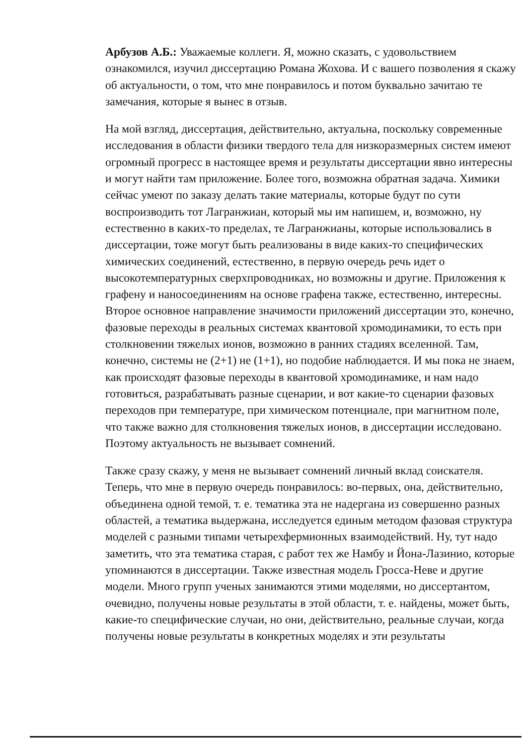Арбузов А.Б.: Уважаемые коллеги. Я, можно сказать, с удовольствием ознакомился, изучил диссертацию Романа Жохова. И с вашего позволения я скажу об актуальности, о том, что мне понравилось и потом буквально зачитаю те замечания, которые я вынес в отзыв.
На мой взгляд, диссертация, действительно, актуальна, поскольку современные исследования в области физики твердого тела для низкоразмерных систем имеют огромный прогресс в настоящее время и результаты диссертации явно интересны и могут найти там приложение. Более того, возможна обратная задача. Химики сейчас умеют по заказу делать такие материалы, которые будут по сути воспроизводить тот Лагранжиан, который мы им напишем, и, возможно, ну естественно в каких-то пределах, те Лагранжианы, которые использовались в диссертации, тоже могут быть реализованы в виде каких-то специфических химических соединений, естественно, в первую очередь речь идет о высокотемпературных сверхпроводниках, но возможны и другие. Приложения к графену и наносоединениям на основе графена также, естественно, интересны. Второе основное направление значимости приложений диссертации это, конечно, фазовые переходы в реальных системах квантовой хромодинамики, то есть при столкновении тяжелых ионов, возможно в ранних стадиях вселенной. Там, конечно, системы не (2+1) не (1+1), но подобие наблюдается. И мы пока не знаем, как происходят фазовые переходы в квантовой хромодинамике, и нам надо готовиться, разрабатывать разные сценарии, и вот какие-то сценарии фазовых переходов при температуре, при химическом потенциале, при магнитном поле, что также важно для столкновения тяжелых ионов, в диссертации исследовано. Поэтому актуальность не вызывает сомнений.
Также сразу скажу, у меня не вызывает сомнений личный вклад соискателя. Теперь, что мне в первую очередь понравилось: во-первых, она, действительно, объединена одной темой, т. е. тематика эта не надергана из совершенно разных областей, а тематика выдержана, исследуется единым методом фазовая структура моделей с разными типами четырехфермионных взаимодействий. Ну, тут надо заметить, что эта тематика старая, с работ тех же Намбу и Йона-Лазинио, которые упоминаются в диссертации. Также известная модель Гросса-Неве и другие модели. Много групп ученых занимаются этими моделями, но диссертантом, очевидно, получены новые результаты в этой области, т. е. найдены, может быть, какие-то специфические случаи, но они, действительно, реальные случаи, когда получены новые результаты в конкретных моделях и эти результаты